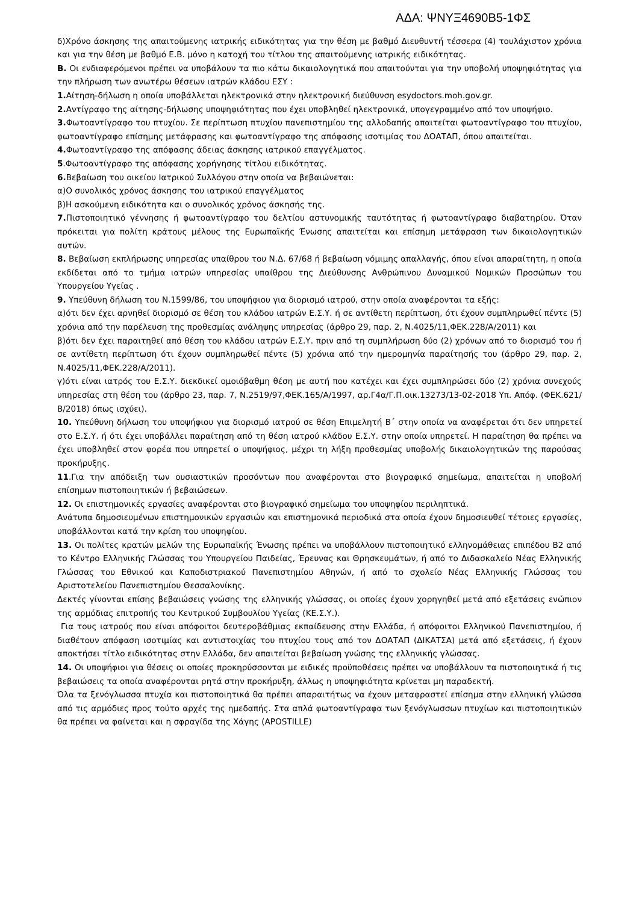ΑΔΑ: ΨΝΥΞ4690Β5-1ΦΣ
δ)Χρόνο άσκησης της απαιτούμενης ιατρικής ειδικότητας για την θέση με βαθμό Διευθυντή τέσσερα (4) τουλάχιστον χρόνια και για την θέση με βαθμό Ε.Β. μόνο η κατοχή του τίτλου της απαιτούμενης ιατρικής ειδικότητας.
Β. Οι ενδιαφερόμενοι πρέπει να υποβάλουν τα πιο κάτω δικαιολογητικά που απαιτούνται για την υποβολή υποψηφιότητας για την πλήρωση των ανωτέρω θέσεων ιατρών κλάδου ΕΣΥ :
1. Αίτηση-δήλωση η οποία υποβάλλεται ηλεκτρονικά στην ηλεκτρονική διεύθυνση esydoctors.moh.gov.gr.
2. Αντίγραφο της αίτησης-δήλωσης υποψηφιότητας που έχει υποβληθεί ηλεκτρονικά, υπογεγραμμένο από τον υποψήφιο.
3. Φωτοαντίγραφο του πτυχίου. Σε περίπτωση πτυχίου πανεπιστημίου της αλλοδαπής απαιτείται φωτοαντίγραφο του πτυχίου, φωτοαντίγραφο επίσημης μετάφρασης και φωτοαντίγραφο της απόφασης ισοτιμίας του ΔΟΑΤΑΠ, όπου απαιτείται.
4. Φωτοαντίγραφο της απόφασης άδειας άσκησης ιατρικού επαγγέλματος.
5.Φωτοαντίγραφο της απόφασης χορήγησης τίτλου ειδικότητας.
6. Βεβαίωση του οικείου Ιατρικού Συλλόγου στην οποία να βεβαιώνεται:
α)Ο συνολικός χρόνος άσκησης του ιατρικού επαγγέλματος
β)Η ασκούμενη ειδικότητα και ο συνολικός χρόνος άσκησής της.
7. Πιστοποιητικό γέννησης ή φωτοαντίγραφο του δελτίου αστυνομικής ταυτότητας ή φωτοαντίγραφο διαβατηρίου. Όταν πρόκειται για πολίτη κράτους μέλους της Ευρωπαϊκής Ένωσης απαιτείται και επίσημη μετάφραση των δικαιολογητικών αυτών.
8. Βεβαίωση εκπλήρωσης υπηρεσίας υπαίθρου του Ν.Δ. 67/68 ή βεβαίωση νόμιμης απαλλαγής, όπου είναι απαραίτητη, η οποία εκδίδεται από το τμήμα ιατρών υπηρεσίας υπαίθρου της Διεύθυνσης Ανθρώπινου Δυναμικού Νομικών Προσώπων του Υπουργείου Υγείας .
9. Υπεύθυνη δήλωση του Ν.1599/86, του υποψήφιου για διορισμό ιατρού, στην οποία αναφέρονται τα εξής:
α)ότι δεν έχει αρνηθεί διορισμό σε θέση του κλάδου ιατρών Ε.Σ.Υ. ή σε αντίθετη περίπτωση, ότι έχουν συμπληρωθεί πέντε (5) χρόνια από την παρέλευση της προθεσμίας ανάληψης υπηρεσίας (άρθρο 29, παρ. 2, Ν.4025/11,ΦΕΚ.228/Α/2011) και
β)ότι δεν έχει παραιτηθεί από θέση του κλάδου ιατρών Ε.Σ.Υ. πριν από τη συμπλήρωση δύο (2) χρόνων από το διορισμό του ή σε αντίθετη περίπτωση ότι έχουν συμπληρωθεί πέντε (5) χρόνια από την ημερομηνία παραίτησής του (άρθρο 29, παρ. 2, Ν.4025/11,ΦΕΚ.228/Α/2011).
γ)ότι είναι ιατρός του Ε.Σ.Υ. διεκδικεί ομοιόβαθμη θέση με αυτή που κατέχει και έχει συμπληρώσει δύο (2) χρόνια συνεχούς υπηρεσίας στη θέση του (άρθρο 23, παρ. 7, Ν.2519/97,ΦΕΚ.165/Α/1997, αρ.Γ4α/Γ.Π.οικ.13273/13-02-2018 Υπ. Απόφ. (ΦΕΚ.621/Β/2018) όπως ισχύει).
10. Υπεύθυνη δήλωση του υποψήφιου για διορισμό ιατρού σε θέση Επιμελητή Β΄ στην οποία να αναφέρεται ότι δεν υπηρετεί στο Ε.Σ.Υ. ή ότι έχει υποβάλλει παραίτηση από τη θέση ιατρού κλάδου Ε.Σ.Υ. στην οποία υπηρετεί. Η παραίτηση θα πρέπει να έχει υποβληθεί στον φορέα που υπηρετεί ο υποψήφιος, μέχρι τη λήξη προθεσμίας υποβολής δικαιολογητικών της παρούσας προκήρυξης.
11.Για την απόδειξη των ουσιαστικών προσόντων που αναφέρονται στο βιογραφικό σημείωμα, απαιτείται η υποβολή επίσημων πιστοποιητικών ή βεβαιώσεων.
12. Οι επιστημονικές εργασίες αναφέρονται στο βιογραφικό σημείωμα του υποψηφίου περιληπτικά.
Ανάτυπα δημοσιευμένων επιστημονικών εργασιών και επιστημονικά περιοδικά στα οποία έχουν δημοσιευθεί τέτοιες εργασίες, υποβάλλονται κατά την κρίση του υποψηφίου.
13. Οι πολίτες κρατών μελών της Ευρωπαϊκής Ένωσης πρέπει να υποβάλλουν πιστοποιητικό ελληνομάθειας επιπέδου Β2 από το Κέντρο Ελληνικής Γλώσσας του Υπουργείου Παιδείας, Έρευνας και Θρησκευμάτων, ή από το Διδασκαλείο Νέας Ελληνικής Γλώσσας του Εθνικού και Καποδιστριακού Πανεπιστημίου Αθηνών, ή από το σχολείο Νέας Ελληνικής Γλώσσας του Αριστοτελείου Πανεπιστημίου Θεσσαλονίκης.
Δεκτές γίνονται επίσης βεβαιώσεις γνώσης της ελληνικής γλώσσας, οι οποίες έχουν χορηγηθεί μετά από εξετάσεις ενώπιον της αρμόδιας επιτροπής του Κεντρικού Συμβουλίου Υγείας (ΚΕ.Σ.Υ.).
Για τους ιατρούς που είναι απόφοιτοι δευτεροβάθμιας εκπαίδευσης στην Ελλάδα, ή απόφοιτοι Ελληνικού Πανεπιστημίου, ή διαθέτουν απόφαση ισοτιμίας και αντιστοιχίας του πτυχίου τους από τον ΔΟΑΤΑΠ (ΔΙΚΑΤΣΑ) μετά από εξετάσεις, ή έχουν αποκτήσει τίτλο ειδικότητας στην Ελλάδα, δεν απαιτείται βεβαίωση γνώσης της ελληνικής γλώσσας.
14. Οι υποψήφιοι για θέσεις οι οποίες προκηρύσσονται με ειδικές προϋποθέσεις πρέπει να υποβάλλουν τα πιστοποιητικά ή τις βεβαιώσεις τα οποία αναφέρονται ρητά στην προκήρυξη, άλλως η υποψηφιότητα κρίνεται μη παραδεκτή.
Όλα τα ξενόγλωσσα πτυχία και πιστοποιητικά θα πρέπει απαραιτήτως να έχουν μεταφραστεί επίσημα στην ελληνική γλώσσα από τις αρμόδιες προς τούτο αρχές της ημεδαπής. Στα απλά φωτοαντίγραφα των ξενόγλωσσων πτυχίων και πιστοποιητικών θα πρέπει να φαίνεται και η σφραγίδα της Χάγης (APOSTILLE)